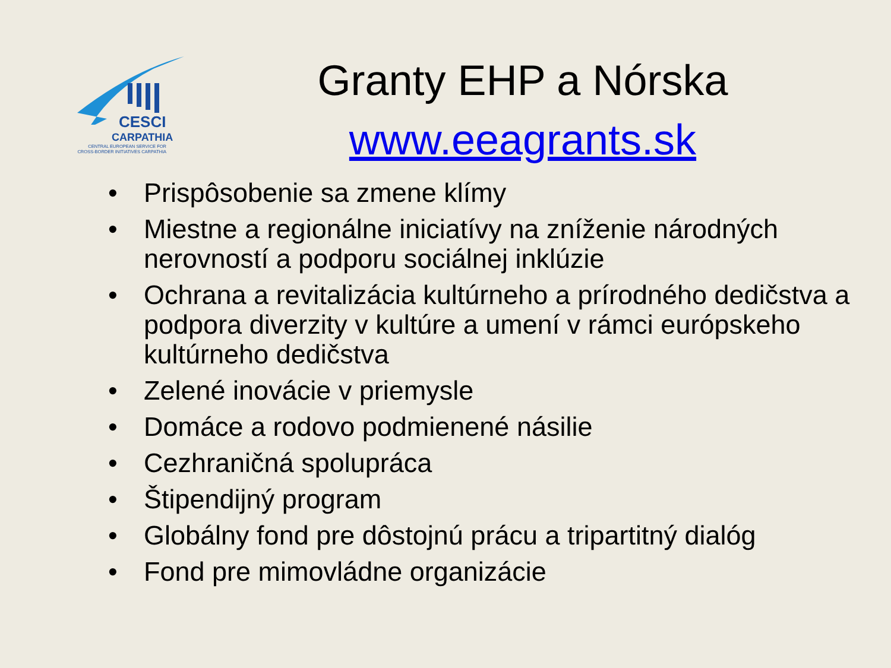CESCI
CARPATHIA
CENTRAL EUROPEAN SERVICE FOR CROSS-BORDER INITIATIVES CARPATHIA
Granty EHP a Nórska
www.eeagrants.sk
• Prispôsobenie sa zmene klímy
• Miestne a regionálne iniciatívy na zníženie národných nerovností a podporu sociálnej inklúzie
• Ochrana a revitalizácia kultúrneho a prírodného dedičstva a podpora diverzity v kultúre a umení v rámci európskeho kultúrneho dedičstva
• Zelené inovácie v priemysle
• Domáce a rodovo podmienené násilie
• Cezhraničná spolupráca
• Štipendijný program
• Globálny fond pre dôstojnú prácu a tripartitný dialóg
• Fond pre mimovládne organizácie